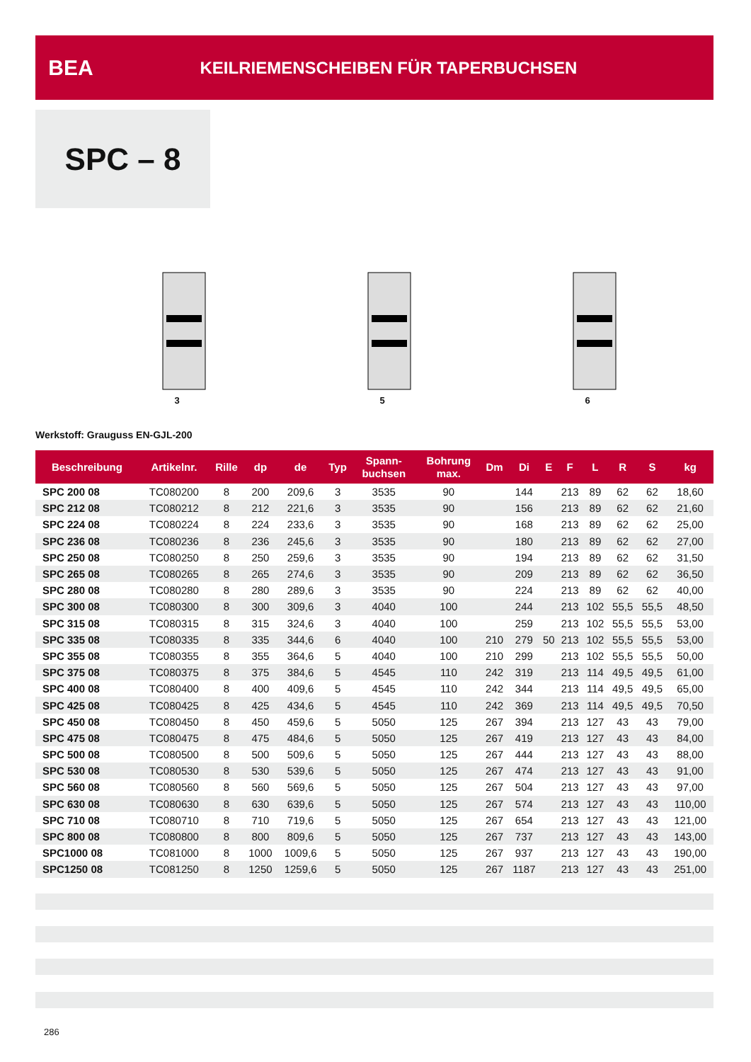BEA
KEILRIEMENSCHEIBEN FÜR TAPERBUCHSEN
SPC – 8
3
5
6
Werkstoff: Grauguss EN-GJL-200
| Beschreibung | Artikelnr. | Rille | dp | de | Typ | Spann- buchsen | Bohrung max. | Dm | Di | E | F | L | R | S | kg |
| --- | --- | --- | --- | --- | --- | --- | --- | --- | --- | --- | --- | --- | --- | --- | --- |
| SPC 200 08 | TC080200 | 8 | 200 | 209,6 | 3 | 3535 | 90 | | 144 | | 213 | 89 | 62 | 62 | 18,60 |
| SPC 212 08 | TC080212 | 8 | 212 | 221,6 | 3 | 3535 | 90 | | 156 | | 213 | 89 | 62 | 62 | 21,60 |
| SPC 224 08 | TC080224 | 8 | 224 | 233,6 | 3 | 3535 | 90 | | 168 | | 213 | 89 | 62 | 62 | 25,00 |
| SPC 236 08 | TC080236 | 8 | 236 | 245,6 | 3 | 3535 | 90 | | 180 | | 213 | 89 | 62 | 62 | 27,00 |
| SPC 250 08 | TC080250 | 8 | 250 | 259,6 | 3 | 3535 | 90 | | 194 | | 213 | 89 | 62 | 62 | 31,50 |
| SPC 265 08 | TC080265 | 8 | 265 | 274,6 | 3 | 3535 | 90 | | 209 | | 213 | 89 | 62 | 62 | 36,50 |
| SPC 280 08 | TC080280 | 8 | 280 | 289,6 | 3 | 3535 | 90 | | 224 | | 213 | 89 | 62 | 62 | 40,00 |
| SPC 300 08 | TC080300 | 8 | 300 | 309,6 | 3 | 4040 | 100 | | 244 | | 213 | 102 | 55,5 | 55,5 | 48,50 |
| SPC 315 08 | TC080315 | 8 | 315 | 324,6 | 3 | 4040 | 100 | | 259 | | 213 | 102 | 55,5 | 55,5 | 53,00 |
| SPC 335 08 | TC080335 | 8 | 335 | 344,6 | 6 | 4040 | 100 | 210 | 279 | 50 | 213 | 102 | 55,5 | 55,5 | 53,00 |
| SPC 355 08 | TC080355 | 8 | 355 | 364,6 | 5 | 4040 | 100 | 210 | 299 | | 213 | 102 | 55,5 | 55,5 | 50,00 |
| SPC 375 08 | TC080375 | 8 | 375 | 384,6 | 5 | 4545 | 110 | 242 | 319 | | 213 | 114 | 49,5 | 49,5 | 61,00 |
| SPC 400 08 | TC080400 | 8 | 400 | 409,6 | 5 | 4545 | 110 | 242 | 344 | | 213 | 114 | 49,5 | 49,5 | 65,00 |
| SPC 425 08 | TC080425 | 8 | 425 | 434,6 | 5 | 4545 | 110 | 242 | 369 | | 213 | 114 | 49,5 | 49,5 | 70,50 |
| SPC 450 08 | TC080450 | 8 | 450 | 459,6 | 5 | 5050 | 125 | 267 | 394 | | 213 | 127 | 43 | 43 | 79,00 |
| SPC 475 08 | TC080475 | 8 | 475 | 484,6 | 5 | 5050 | 125 | 267 | 419 | | 213 | 127 | 43 | 43 | 84,00 |
| SPC 500 08 | TC080500 | 8 | 500 | 509,6 | 5 | 5050 | 125 | 267 | 444 | | 213 | 127 | 43 | 43 | 88,00 |
| SPC 530 08 | TC080530 | 8 | 530 | 539,6 | 5 | 5050 | 125 | 267 | 474 | | 213 | 127 | 43 | 43 | 91,00 |
| SPC 560 08 | TC080560 | 8 | 560 | 569,6 | 5 | 5050 | 125 | 267 | 504 | | 213 | 127 | 43 | 43 | 97,00 |
| SPC 630 08 | TC080630 | 8 | 630 | 639,6 | 5 | 5050 | 125 | 267 | 574 | | 213 | 127 | 43 | 43 | 110,00 |
| SPC 710 08 | TC080710 | 8 | 710 | 719,6 | 5 | 5050 | 125 | 267 | 654 | | 213 | 127 | 43 | 43 | 121,00 |
| SPC 800 08 | TC080800 | 8 | 800 | 809,6 | 5 | 5050 | 125 | 267 | 737 | | 213 | 127 | 43 | 43 | 143,00 |
| SPC1000 08 | TC081000 | 8 | 1000 | 1009,6 | 5 | 5050 | 125 | 267 | 937 | | 213 | 127 | 43 | 43 | 190,00 |
| SPC1250 08 | TC081250 | 8 | 1250 | 1259,6 | 5 | 5050 | 125 | 267 | 1187 | | 213 | 127 | 43 | 43 | 251,00 |
286